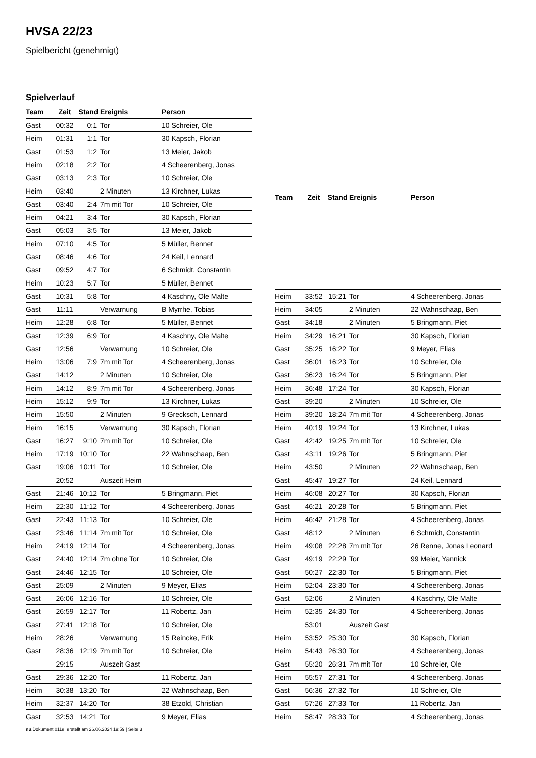HVSA 22/23
Spielbericht (genehmigt)
Spielverlauf
| Team | Zeit | Stand | Ereignis | Person |
| --- | --- | --- | --- | --- |
| Gast | 00:32 | 0:1 | Tor | 10 Schreier, Ole |
| Heim | 01:31 | 1:1 | Tor | 30 Kapsch, Florian |
| Gast | 01:53 | 1:2 | Tor | 13 Meier, Jakob |
| Heim | 02:18 | 2:2 | Tor | 4 Scheerenberg, Jonas |
| Gast | 03:13 | 2:3 | Tor | 10 Schreier, Ole |
| Heim | 03:40 | | 2 Minuten | 13 Kirchner, Lukas |
| Gast | 03:40 | 2:4 | 7m mit Tor | 10 Schreier, Ole |
| Heim | 04:21 | 3:4 | Tor | 30 Kapsch, Florian |
| Gast | 05:03 | 3:5 | Tor | 13 Meier, Jakob |
| Heim | 07:10 | 4:5 | Tor | 5 Müller, Bennet |
| Gast | 08:46 | 4:6 | Tor | 24 Keil, Lennard |
| Gast | 09:52 | 4:7 | Tor | 6 Schmidt, Constantin |
| Heim | 10:23 | 5:7 | Tor | 5 Müller, Bennet |
| Gast | 10:31 | 5:8 | Tor | 4 Kaschny, Ole Malte |
| Gast | 11:11 | | Verwarnung | B Myrrhe, Tobias |
| Heim | 12:28 | 6:8 | Tor | 5 Müller, Bennet |
| Gast | 12:39 | 6:9 | Tor | 4 Kaschny, Ole Malte |
| Gast | 12:56 | | Verwarnung | 10 Schreier, Ole |
| Heim | 13:06 | 7:9 | 7m mit Tor | 4 Scheerenberg, Jonas |
| Gast | 14:12 | | 2 Minuten | 10 Schreier, Ole |
| Heim | 14:12 | 8:9 | 7m mit Tor | 4 Scheerenberg, Jonas |
| Heim | 15:12 | 9:9 | Tor | 13 Kirchner, Lukas |
| Heim | 15:50 | | 2 Minuten | 9 Grecksch, Lennard |
| Heim | 16:15 | | Verwarnung | 30 Kapsch, Florian |
| Gast | 16:27 | 9:10 | 7m mit Tor | 10 Schreier, Ole |
| Heim | 17:19 | 10:10 | Tor | 22 Wahnschaap, Ben |
| Gast | 19:06 | 10:11 | Tor | 10 Schreier, Ole |
| | 20:52 | | Auszeit Heim | |
| Gast | 21:46 | 10:12 | Tor | 5 Bringmann, Piet |
| Heim | 22:30 | 11:12 | Tor | 4 Scheerenberg, Jonas |
| Gast | 22:43 | 11:13 | Tor | 10 Schreier, Ole |
| Gast | 23:46 | 11:14 | 7m mit Tor | 10 Schreier, Ole |
| Heim | 24:19 | 12:14 | Tor | 4 Scheerenberg, Jonas |
| Gast | 24:40 | 12:14 | 7m ohne Tor | 10 Schreier, Ole |
| Gast | 24:46 | 12:15 | Tor | 10 Schreier, Ole |
| Gast | 25:09 | | 2 Minuten | 9 Meyer, Elias |
| Gast | 26:06 | 12:16 | Tor | 10 Schreier, Ole |
| Gast | 26:59 | 12:17 | Tor | 11 Robertz, Jan |
| Gast | 27:41 | 12:18 | Tor | 10 Schreier, Ole |
| Heim | 28:26 | | Verwarnung | 15 Reincke, Erik |
| Gast | 28:36 | 12:19 | 7m mit Tor | 10 Schreier, Ole |
| | 29:15 | | Auszeit Gast | |
| Gast | 29:36 | 12:20 | Tor | 11 Robertz, Jan |
| Heim | 30:38 | 13:20 | Tor | 22 Wahnschaap, Ben |
| Heim | 32:37 | 14:20 | Tor | 38 Etzold, Christian |
| Gast | 32:53 | 14:21 | Tor | 9 Meyer, Elias |
| Team | Zeit | Stand | Ereignis | Person |
| --- | --- | --- | --- | --- |
| Heim | 33:52 | 15:21 | Tor | 4 Scheerenberg, Jonas |
| Heim | 34:05 | | 2 Minuten | 22 Wahnschaap, Ben |
| Gast | 34:18 | | 2 Minuten | 5 Bringmann, Piet |
| Heim | 34:29 | 16:21 | Tor | 30 Kapsch, Florian |
| Gast | 35:25 | 16:22 | Tor | 9 Meyer, Elias |
| Gast | 36:01 | 16:23 | Tor | 10 Schreier, Ole |
| Gast | 36:23 | 16:24 | Tor | 5 Bringmann, Piet |
| Heim | 36:48 | 17:24 | Tor | 30 Kapsch, Florian |
| Gast | 39:20 | | 2 Minuten | 10 Schreier, Ole |
| Heim | 39:20 | 18:24 | 7m mit Tor | 4 Scheerenberg, Jonas |
| Heim | 40:19 | 19:24 | Tor | 13 Kirchner, Lukas |
| Gast | 42:42 | 19:25 | 7m mit Tor | 10 Schreier, Ole |
| Gast | 43:11 | 19:26 | Tor | 5 Bringmann, Piet |
| Heim | 43:50 | | 2 Minuten | 22 Wahnschaap, Ben |
| Gast | 45:47 | 19:27 | Tor | 24 Keil, Lennard |
| Heim | 46:08 | 20:27 | Tor | 30 Kapsch, Florian |
| Gast | 46:21 | 20:28 | Tor | 5 Bringmann, Piet |
| Heim | 46:42 | 21:28 | Tor | 4 Scheerenberg, Jonas |
| Gast | 48:12 | | 2 Minuten | 6 Schmidt, Constantin |
| Heim | 49:08 | 22:28 | 7m mit Tor | 26 Renne, Jonas Leonard |
| Gast | 49:19 | 22:29 | Tor | 99 Meier, Yannick |
| Gast | 50:27 | 22:30 | Tor | 5 Bringmann, Piet |
| Heim | 52:04 | 23:30 | Tor | 4 Scheerenberg, Jonas |
| Gast | 52:06 | | 2 Minuten | 4 Kaschny, Ole Malte |
| Heim | 52:35 | 24:30 | Tor | 4 Scheerenberg, Jonas |
| | 53:01 | | Auszeit Gast | |
| Heim | 53:52 | 25:30 | Tor | 30 Kapsch, Florian |
| Heim | 54:43 | 26:30 | Tor | 4 Scheerenberg, Jonas |
| Gast | 55:20 | 26:31 | 7m mit Tor | 10 Schreier, Ole |
| Heim | 55:57 | 27:31 | Tor | 4 Scheerenberg, Jonas |
| Gast | 56:36 | 27:32 | Tor | 10 Schreier, Ole |
| Gast | 57:26 | 27:33 | Tor | 11 Robertz, Jan |
| Heim | 58:47 | 28:33 | Tor | 4 Scheerenberg, Jonas |
nu.Dokument 011e, erstellt am 26.06.2024 19:59 | Seite 3